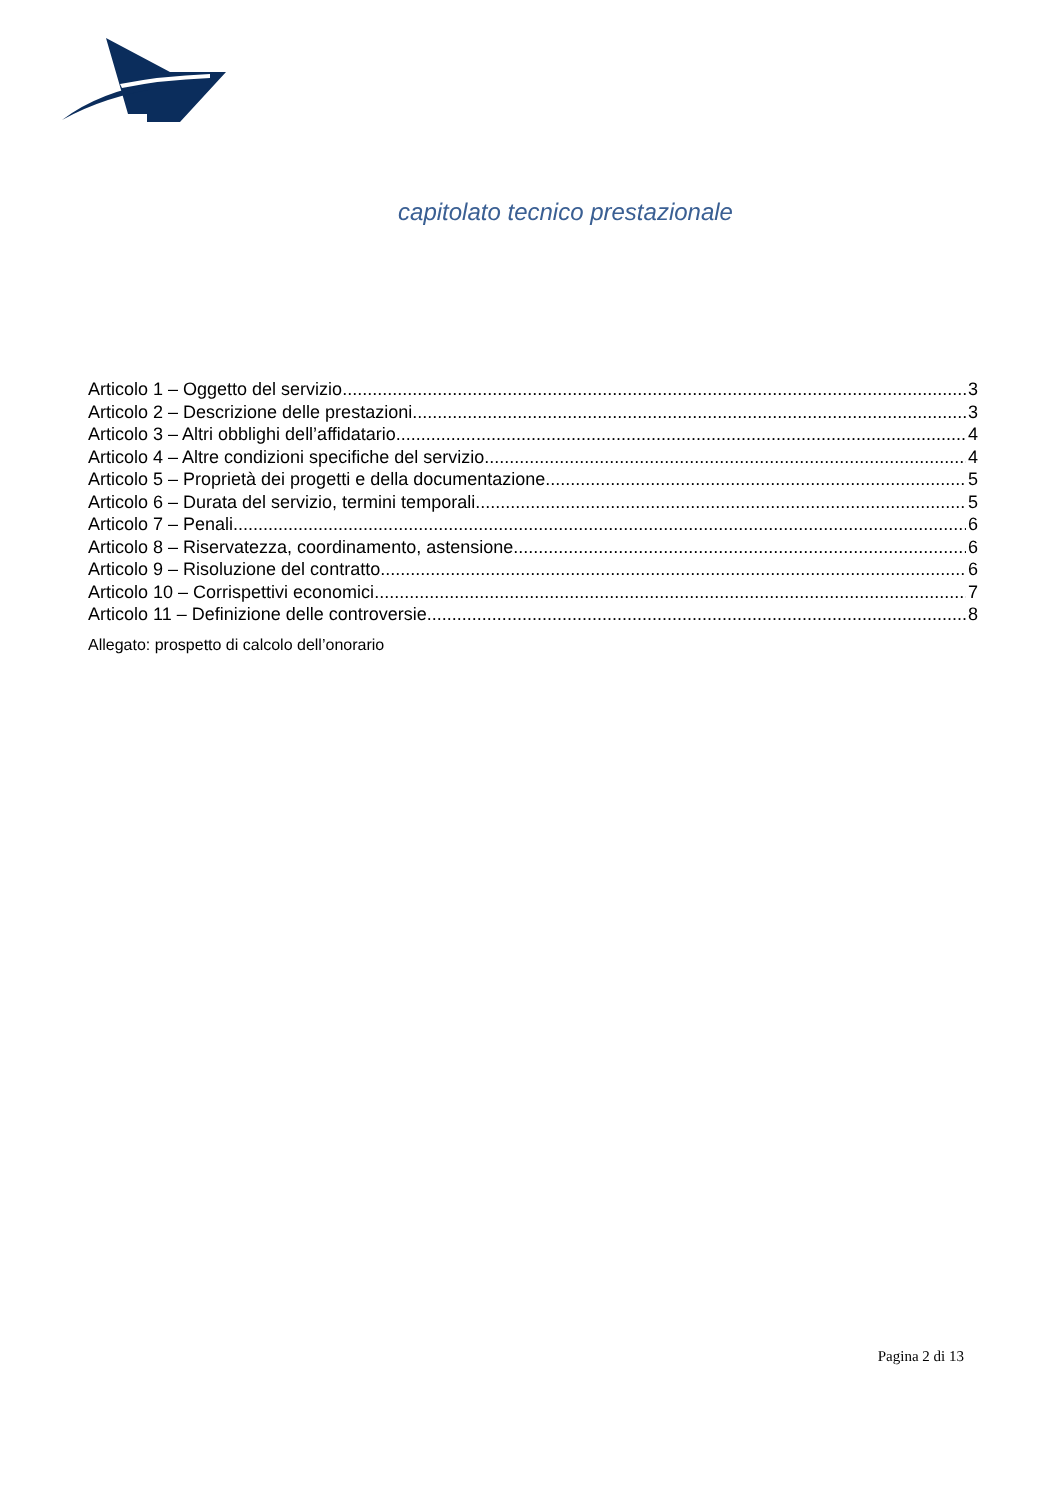capitolato tecnico prestazionale
Articolo 1 – Oggetto del servizio 3
Articolo 2 – Descrizione delle prestazioni 3
Articolo 3 – Altri obblighi dell’affidatario 4
Articolo 4 – Altre condizioni specifiche del servizio 4
Articolo 5 – Proprietà dei progetti e della documentazione 5
Articolo 6 – Durata del servizio, termini temporali 5
Articolo 7 – Penali 6
Articolo 8 – Riservatezza, coordinamento, astensione 6
Articolo 9 – Risoluzione del contratto 6
Articolo 10 – Corrispettivi economici 7
Articolo 11 – Definizione delle controversie 8
Allegato: prospetto di calcolo dell’onorario
Pagina 2 di 13